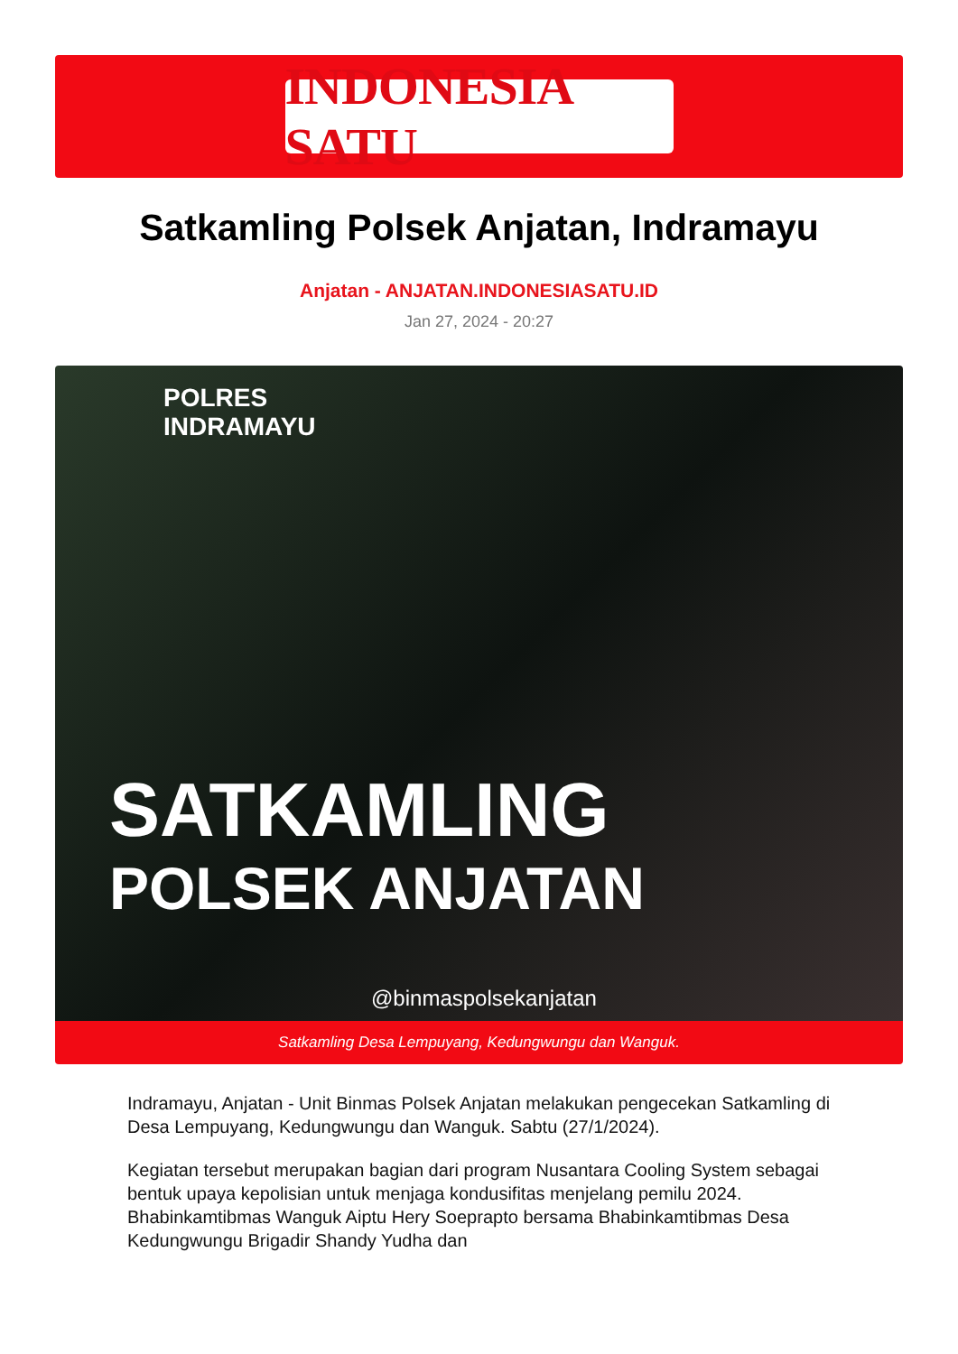INDONESIA SATU
Satkamling Polsek Anjatan, Indramayu
Anjatan - ANJATAN.INDONESIASATU.ID
Jan 27, 2024 - 20:27
POLRES
INDRAMAYU
SATKAMLING
POLSEK ANJATAN
@binmaspolsekanjatan
Satkamling Desa Lempuyang, Kedungwungu dan Wanguk.
Indramayu, Anjatan - Unit Binmas Polsek Anjatan melakukan pengecekan Satkamling di Desa Lempuyang, Kedungwungu dan Wanguk. Sabtu (27/1/2024).
Kegiatan tersebut merupakan bagian dari program Nusantara Cooling System sebagai bentuk upaya kepolisian untuk menjaga kondusifitas menjelang pemilu 2024. Bhabinkamtibmas Wanguk Aiptu Hery Soeprapto bersama Bhabinkamtibmas Desa Kedungwungu Brigadir Shandy Yudha dan